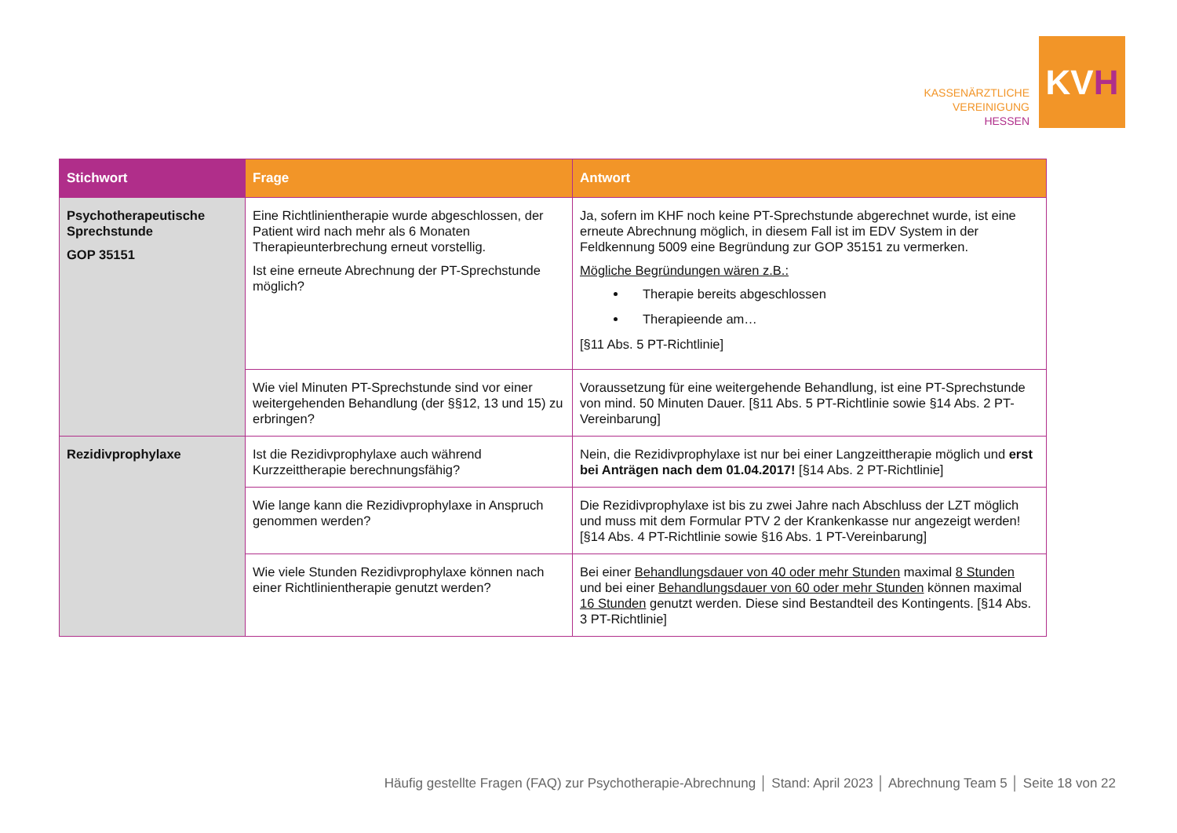KASSENÄRZTLICHE
VEREINIGUNG
HESSEN
KV H
| Stichwort | Frage | Antwort |
| --- | --- | --- |
| Psychotherapeutische Sprechstunde GOP 35151 | Eine Richtlinientherapie wurde abgeschlossen, der Patient wird nach mehr als 6 Monaten Therapieunterbrechung erneut vorstellig. Ist eine erneute Abrechnung der PT-Sprechstunde möglich? | Ja, sofern im KHF noch keine PT-Sprechstunde abgerechnet wurde, ist eine erneute Abrechnung möglich, in diesem Fall ist im EDV System in der Feldkennung 5009 eine Begründung zur GOP 35151 zu vermerken. Mögliche Begründungen wären z.B.: Therapie bereits abgeschlossen Therapieende am… [§11 Abs. 5 PT-Richtlinie] |
| | Wie viel Minuten PT-Sprechstunde sind vor einer weitergehenden Behandlung (der §§12, 13 und 15) zu erbringen? | Voraussetzung für eine weitergehende Behandlung, ist eine PT-Sprechstunde von mind. 50 Minuten Dauer. [§11 Abs. 5 PT-Richtlinie sowie §14 Abs. 2 PT-Vereinbarung] |
| Rezidivprophylaxe | Ist die Rezidivprophylaxe auch während Kurzzeittherapie berechnungsfähig? | Nein, die Rezidivprophylaxe ist nur bei einer Langzeittherapie möglich und erst bei Anträgen nach dem 01.04.2017! [§14 Abs. 2 PT-Richtlinie] |
| | Wie lange kann die Rezidivprophylaxe in Anspruch genommen werden? | Die Rezidivprophylaxe ist bis zu zwei Jahre nach Abschluss der LZT möglich und muss mit dem Formular PTV 2 der Krankenkasse nur angezeigt werden! [§14 Abs. 4 PT-Richtlinie sowie §16 Abs. 1 PT-Vereinbarung] |
| | Wie viele Stunden Rezidivprophylaxe können nach einer Richtlinientherapie genutzt werden? | Bei einer Behandlungsdauer von 40 oder mehr Stunden maximal 8 Stunden und bei einer Behandlungsdauer von 60 oder mehr Stunden können maximal 16 Stunden genutzt werden. Diese sind Bestandteil des Kontingents. [§14 Abs. 3 PT-Richtlinie] |
Häufig gestellte Fragen (FAQ) zur Psychotherapie-Abrechnung │ Stand: April 2023 │ Abrechnung Team 5 │ Seite 18 von 22